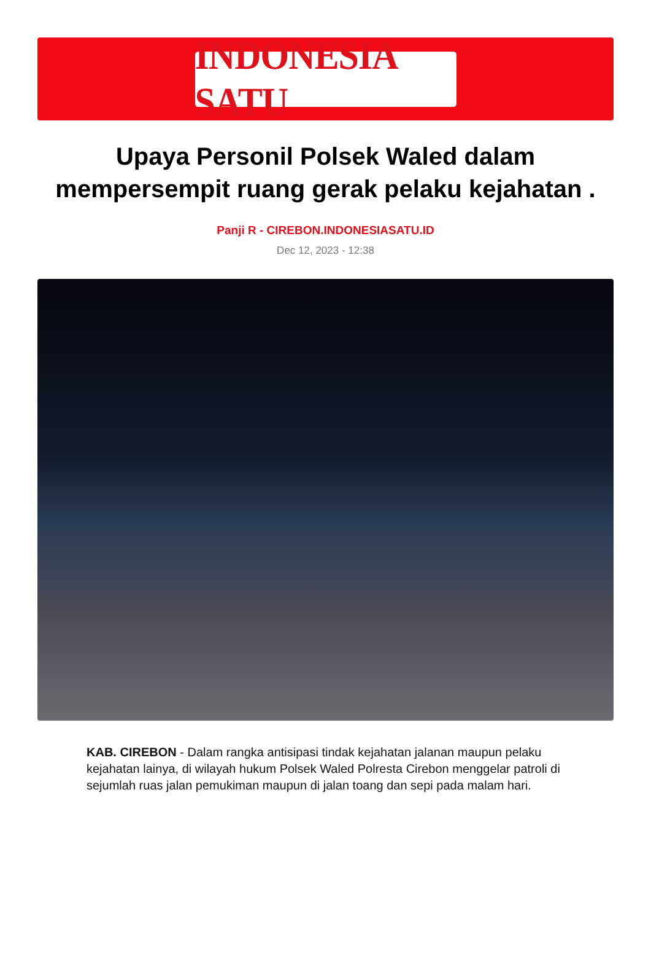INDONESIA SATU
Upaya Personil Polsek Waled dalam mempersempit ruang gerak pelaku kejahatan .
Panji R - CIREBON.INDONESIASATU.ID
Dec 12, 2023 - 12:38
KAB. CIREBON - Dalam rangka antisipasi tindak kejahatan jalanan maupun pelaku kejahatan lainya, di wilayah hukum Polsek Waled Polresta Cirebon menggelar patroli di sejumlah ruas jalan pemukiman maupun di jalan toang dan sepi pada malam hari.